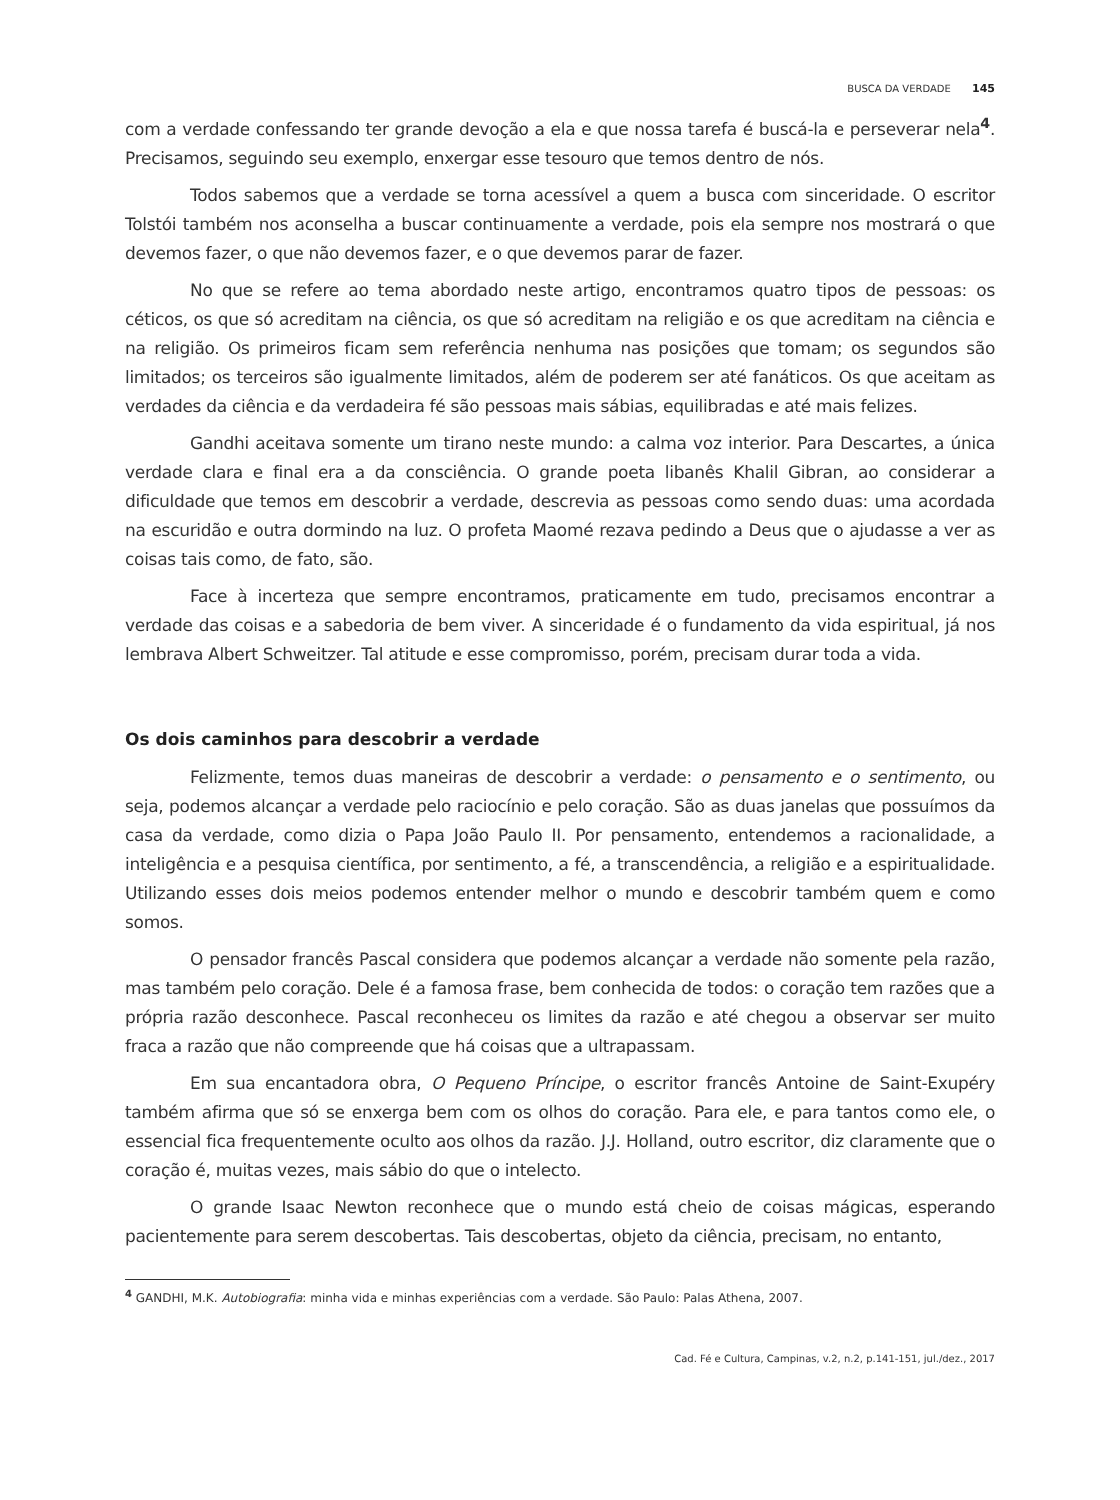BUSCA DA VERDADE 145
com a verdade confessando ter grande devoção a ela e que nossa tarefa é buscá-la e perseverar nela<sup>4</sup>. Precisamos, seguindo seu exemplo, enxergar esse tesouro que temos dentro de nós.
Todos sabemos que a verdade se torna acessível a quem a busca com sinceridade. O escritor Tolstói também nos aconselha a buscar continuamente a verdade, pois ela sempre nos mostrará o que devemos fazer, o que não devemos fazer, e o que devemos parar de fazer.
No que se refere ao tema abordado neste artigo, encontramos quatro tipos de pessoas: os céticos, os que só acreditam na ciência, os que só acreditam na religião e os que acreditam na ciência e na religião. Os primeiros ficam sem referência nenhuma nas posições que tomam; os segundos são limitados; os terceiros são igualmente limitados, além de poderem ser até fanáticos. Os que aceitam as verdades da ciência e da verdadeira fé são pessoas mais sábias, equilibradas e até mais felizes.
Gandhi aceitava somente um tirano neste mundo: a calma voz interior. Para Descartes, a única verdade clara e final era a da consciência. O grande poeta libanês Khalil Gibran, ao considerar a dificuldade que temos em descobrir a verdade, descrevia as pessoas como sendo duas: uma acordada na escuridão e outra dormindo na luz. O profeta Maomé rezava pedindo a Deus que o ajudasse a ver as coisas tais como, de fato, são.
Face à incerteza que sempre encontramos, praticamente em tudo, precisamos encontrar a verdade das coisas e a sabedoria de bem viver. A sinceridade é o fundamento da vida espiritual, já nos lembrava Albert Schweitzer. Tal atitude e esse compromisso, porém, precisam durar toda a vida.
Os dois caminhos para descobrir a verdade
Felizmente, temos duas maneiras de descobrir a verdade: o pensamento e o sentimento, ou seja, podemos alcançar a verdade pelo raciocínio e pelo coração. São as duas janelas que possuímos da casa da verdade, como dizia o Papa João Paulo II. Por pensamento, entendemos a racionalidade, a inteligência e a pesquisa científica, por sentimento, a fé, a transcendência, a religião e a espiritualidade. Utilizando esses dois meios podemos entender melhor o mundo e descobrir também quem e como somos.
O pensador francês Pascal considera que podemos alcançar a verdade não somente pela razão, mas também pelo coração. Dele é a famosa frase, bem conhecida de todos: o coração tem razões que a própria razão desconhece. Pascal reconheceu os limites da razão e até chegou a observar ser muito fraca a razão que não compreende que há coisas que a ultrapassam.
Em sua encantadora obra, O Pequeno Príncipe, o escritor francês Antoine de Saint-Exupéry também afirma que só se enxerga bem com os olhos do coração. Para ele, e para tantos como ele, o essencial fica frequentemente oculto aos olhos da razão. J.J. Holland, outro escritor, diz claramente que o coração é, muitas vezes, mais sábio do que o intelecto.
O grande Isaac Newton reconhece que o mundo está cheio de coisas mágicas, esperando pacientemente para serem descobertas. Tais descobertas, objeto da ciência, precisam, no entanto,
<sup>4</sup> GANDHI, M.K. Autobiografia: minha vida e minhas experiências com a verdade. São Paulo: Palas Athena, 2007.
Cad. Fé e Cultura, Campinas, v.2, n.2, p.141-151, jul./dez., 2017